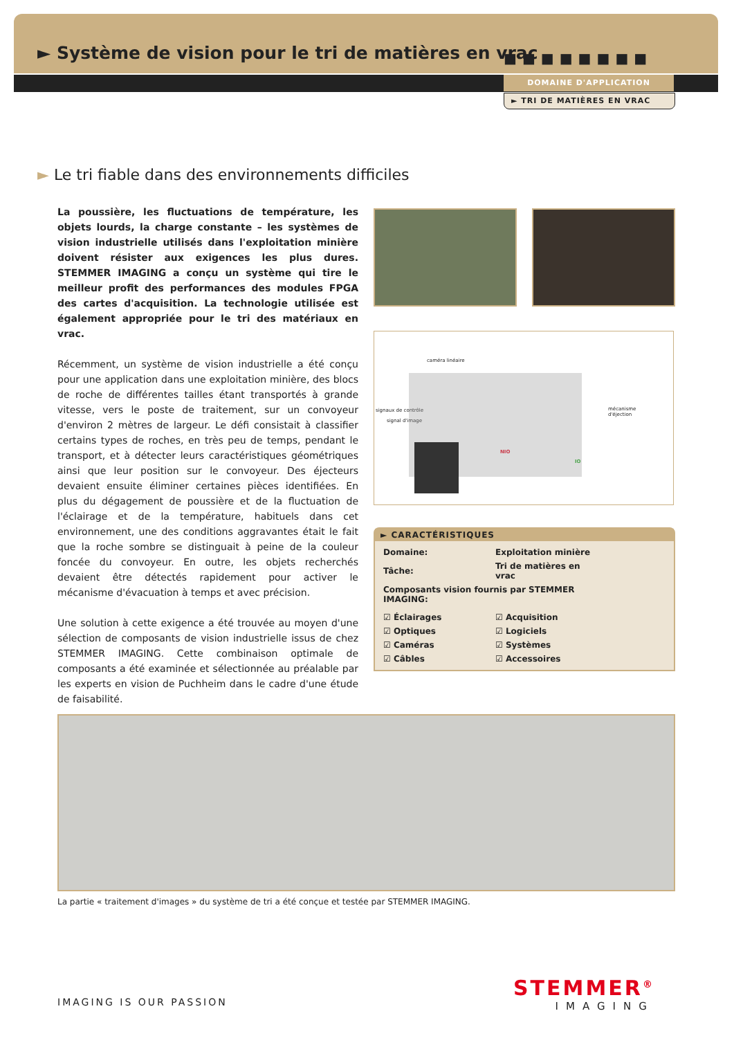► Système de vision pour le tri de matières en vrac
■■■■■■■■
DOMAINE D'APPLICATION
► TRI DE MATIÈRES EN VRAC
► Le tri fiable dans des environnements difficiles
La poussière, les fluctuations de température, les objets lourds, la charge constante – les systèmes de vision industrielle utilisés dans l'exploitation minière doivent résister aux exigences les plus dures. STEMMER IMAGING a conçu un système qui tire le meilleur profit des performances des modules FPGA des cartes d'acquisition. La technologie utilisée est également appropriée pour le tri des matériaux en vrac.
Récemment, un système de vision industrielle a été conçu pour une application dans une exploitation minière, des blocs de roche de différentes tailles étant transportés à grande vitesse, vers le poste de traitement, sur un convoyeur d'environ 2 mètres de largeur. Le défi consistait à classifier certains types de roches, en très peu de temps, pendant le transport, et à détecter leurs caractéristiques géométriques ainsi que leur position sur le convoyeur. Des éjecteurs devaient ensuite éliminer certaines pièces identifiées. En plus du dégagement de poussière et de la fluctuation de l'éclairage et de la température, habituels dans cet environnement, une des conditions aggravantes était le fait que la roche sombre se distinguait à peine de la couleur foncée du convoyeur. En outre, les objets recherchés devaient être détectés rapidement pour activer le mécanisme d'évacuation à temps et avec précision.
Une solution à cette exigence a été trouvée au moyen d'une sélection de composants de vision industrielle issus de chez STEMMER IMAGING. Cette combinaison optimale de composants a été examinée et sélectionnée au préalable par les experts en vision de Puchheim dans le cadre d'une étude de faisabilité.
caméra linéaire
mécanisme
d'éjection
NIO
IO
signaux de contrôle
signal d'image
► CARACTÉRISTIQUES
| Domaine: | Exploitation minière |
| Tâche: | Tri de matières en vrac |
| Composants vision fournis par STEMMER IMAGING: | |
| ☑ Éclairages | ☑ Acquisition |
| ☑ Optiques | ☑ Logiciels |
| ☑ Caméras | ☑ Systèmes |
| ☑ Câbles | ☑ Accessoires |
La partie « traitement d'images » du système de tri a été conçue et testée par STEMMER IMAGING.
IMAGING IS OUR PASSION
STEMMER<sup>®</sup>
IMAGING